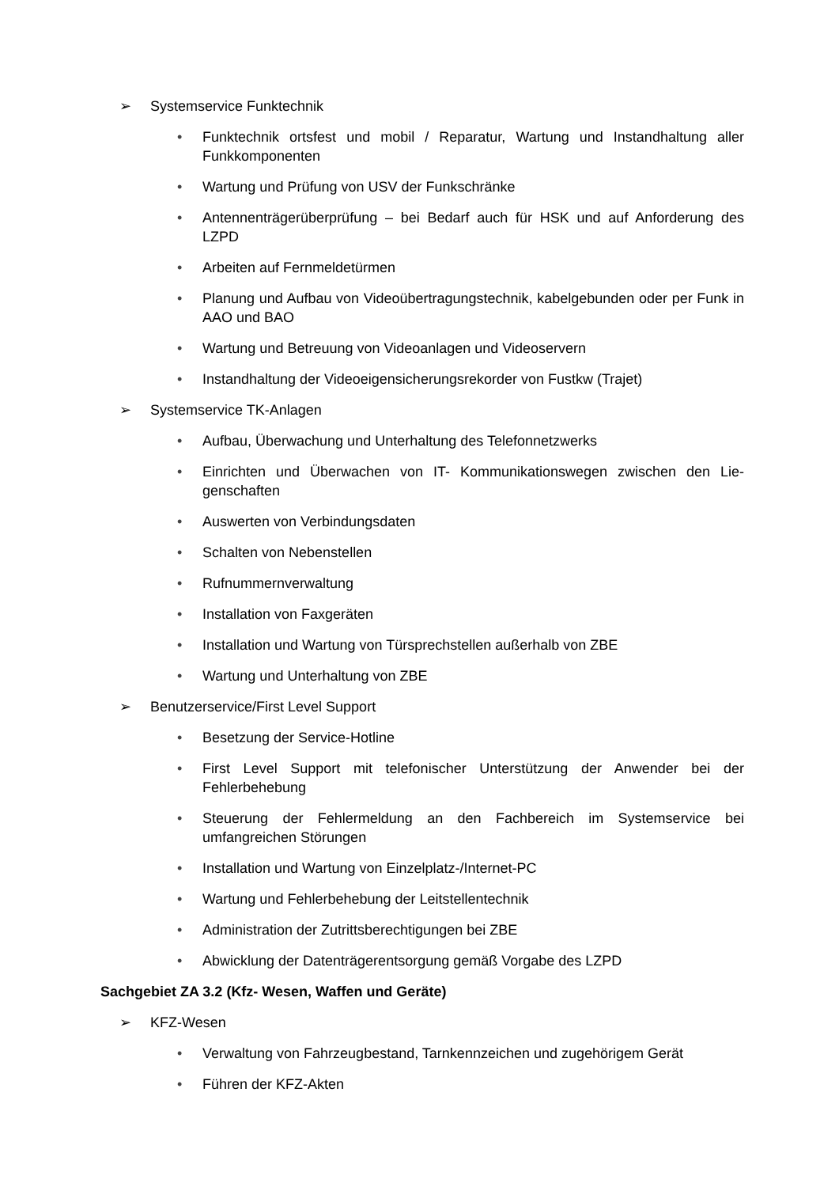➢ Systemservice Funktechnik
• Funktechnik ortsfest und mobil / Reparatur, Wartung und Instandhaltung aller Funkkomponenten
• Wartung und Prüfung von USV der Funkschränke
• Antennenträgerüberprüfung – bei Bedarf auch für HSK und auf Anforderung des LZPD
• Arbeiten auf Fernmeldetürmen
• Planung und Aufbau von Videoübertragungstechnik, kabelgebunden oder per Funk in AAO und BAO
• Wartung und Betreuung von Videoanlagen und Videoservern
• Instandhaltung der Videoeigensicherungsrekorder von Fustkw (Trajet)
➢ Systemservice TK-Anlagen
• Aufbau, Überwachung und Unterhaltung des Telefonnetzwerks
• Einrichten und Überwachen von IT- Kommunikationswegen zwischen den Lie­genschaften
• Auswerten von Verbindungsdaten
• Schalten von Nebenstellen
• Rufnummernverwaltung
• Installation von Faxgeräten
• Installation und Wartung von Türsprechstellen außerhalb von ZBE
• Wartung und Unterhaltung von ZBE
➢ Benutzerservice/First Level Support
• Besetzung der Service-Hotline
• First Level Support mit telefonischer Unterstützung der Anwender bei der Fehlerbehebung
• Steuerung der Fehlermeldung an den Fachbereich im Systemservice bei umfangreichen Störungen
• Installation und Wartung von Einzelplatz-/Internet-PC
• Wartung und Fehlerbehebung der Leitstellentechnik
• Administration der Zutrittsberechtigungen bei ZBE
• Abwicklung der Datenträgerentsorgung gemäß Vorgabe des LZPD
Sachgebiet ZA 3.2 (Kfz- Wesen, Waffen und Geräte)
➢ KFZ-Wesen
• Verwaltung von Fahrzeugbestand, Tarnkennzeichen und zugehörigem Gerät
• Führen der KFZ-Akten